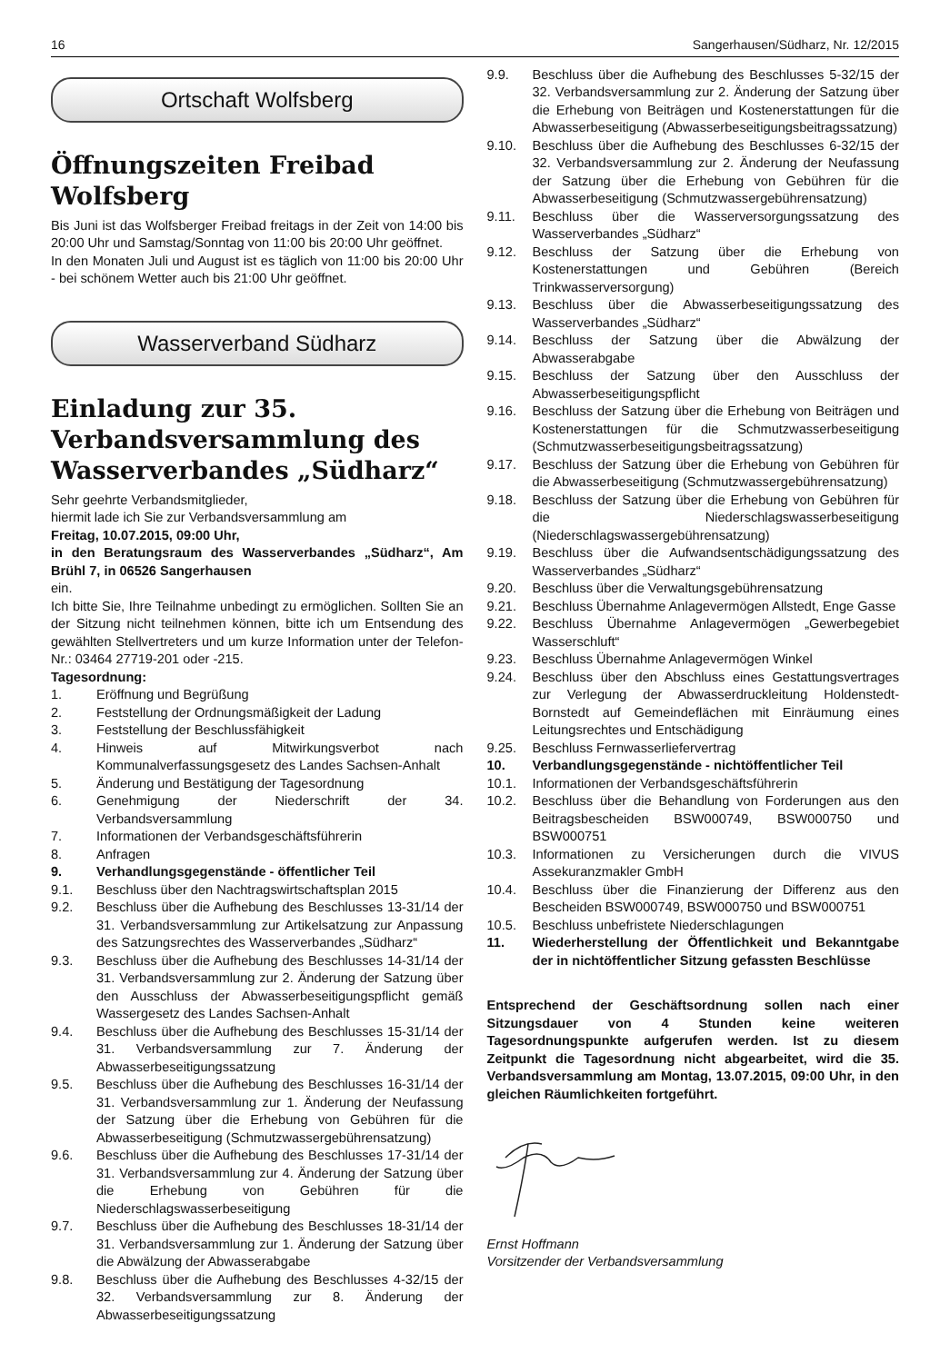16 Sangerhausen/Südharz, Nr. 12/2015
Ortschaft Wolfsberg
Öffnungszeiten Freibad Wolfsberg
Bis Juni ist das Wolfsberger Freibad freitags in der Zeit von 14:00 bis 20:00 Uhr und Samstag/Sonntag von 11:00 bis 20:00 Uhr geöffnet.
In den Monaten Juli und August ist es täglich von 11:00 bis 20:00 Uhr - bei schönem Wetter auch bis 21:00 Uhr geöffnet.
Wasserverband Südharz
Einladung zur 35. Verbandsversammlung des Wasserverbandes „Südharz“
Sehr geehrte Verbandsmitglieder,
hiermit lade ich Sie zur Verbandsversammlung am
Freitag, 10.07.2015, 09:00 Uhr,
in den Beratungsraum des Wasserverbandes „Südharz“, Am Brühl 7, in 06526 Sangerhausen
ein.
Ich bitte Sie, Ihre Teilnahme unbedingt zu ermöglichen. Sollten Sie an der Sitzung nicht teilnehmen können, bitte ich um Entsendung des gewählten Stellvertreters und um kurze Information unter der Telefon-Nr.: 03464 27719-201 oder -215.
Tagesordnung:
1. Eröffnung und Begrüßung
2. Feststellung der Ordnungsmäßigkeit der Ladung
3. Feststellung der Beschlussfähigkeit
4. Hinweis auf Mitwirkungsverbot nach Kommunalverfassungsgesetz des Landes Sachsen-Anhalt
5. Änderung und Bestätigung der Tagesordnung
6. Genehmigung der Niederschrift der 34. Verbandsversammlung
7. Informationen der Verbandsgeschäftsführerin
8. Anfragen
9. Verhandlungsgegenstände - öffentlicher Teil
9.1. Beschluss über den Nachtragswirtschaftsplan 2015
9.2. Beschluss über die Aufhebung des Beschlusses 13-31/14 der 31. Verbandsversammlung zur Artikelsatzung zur Anpassung des Satzungsrechtes des Wasserverbandes „Südharz“
9.3. Beschluss über die Aufhebung des Beschlusses 14-31/14 der 31. Verbandsversammlung zur 2. Änderung der Satzung über den Ausschluss der Abwasserbeseitigungspflicht gemäß Wassergesetz des Landes Sachsen-Anhalt
9.4. Beschluss über die Aufhebung des Beschlusses 15-31/14 der 31. Verbandsversammlung zur 7. Änderung der Abwasserbeseitigungssatzung
9.5. Beschluss über die Aufhebung des Beschlusses 16-31/14 der 31. Verbandsversammlung zur 1. Änderung der Neufassung der Satzung über die Erhebung von Gebühren für die Abwasserbeseitigung (Schmutzwassergebührensatzung)
9.6. Beschluss über die Aufhebung des Beschlusses 17-31/14 der 31. Verbandsversammlung zur 4. Änderung der Satzung über die Erhebung von Gebühren für die Niederschlagswasserbeseitigung
9.7. Beschluss über die Aufhebung des Beschlusses 18-31/14 der 31. Verbandsversammlung zur 1. Änderung der Satzung über die Abwälzung der Abwasserabgabe
9.8. Beschluss über die Aufhebung des Beschlusses 4-32/15 der 32. Verbandsversammlung zur 8. Änderung der Abwasserbeseitigungssatzung
9.9. Beschluss über die Aufhebung des Beschlusses 5-32/15 der 32. Verbandsversammlung zur 2. Änderung der Satzung über die Erhebung von Beiträgen und Kostenerstattungen für die Abwasserbeseitigung (Abwasserbeseitigungsbeitragssatzung)
9.10. Beschluss über die Aufhebung des Beschlusses 6-32/15 der 32. Verbandsversammlung zur 2. Änderung der Neufassung der Satzung über die Erhebung von Gebühren für die Abwasserbeseitigung (Schmutzwassergebührensatzung)
9.11. Beschluss über die Wasserversorgungssatzung des Wasserverbandes „Südharz“
9.12. Beschluss der Satzung über die Erhebung von Kostenerstattungen und Gebühren (Bereich Trinkwasserversorgung)
9.13. Beschluss über die Abwasserbeseitigungssatzung des Wasserverbandes „Südharz“
9.14. Beschluss der Satzung über die Abwälzung der Abwasserabgabe
9.15. Beschluss der Satzung über den Ausschluss der Abwasserbeseitigungspflicht
9.16. Beschluss der Satzung über die Erhebung von Beiträgen und Kostenerstattungen für die Schmutzwasserbeseitigung (Schmutzwasserbeseitigungsbeitragssatzung)
9.17. Beschluss der Satzung über die Erhebung von Gebühren für die Abwasserbeseitigung (Schmutzwassergebührensatzung)
9.18. Beschluss der Satzung über die Erhebung von Gebühren für die Niederschlagswasserbeseitigung (Niederschlagswassergebührensatzung)
9.19. Beschluss über die Aufwandsentschädigungssatzung des Wasserverbandes „Südharz“
9.20. Beschluss über die Verwaltungsgebührensatzung
9.21. Beschluss Übernahme Anlagevermögen Allstedt, Enge Gasse
9.22. Beschluss Übernahme Anlagevermögen „Gewerbegebiet Wasserschluft“
9.23. Beschluss Übernahme Anlagevermögen Winkel
9.24. Beschluss über den Abschluss eines Gestattungsvertrages zur Verlegung der Abwasserdruckleitung Holdenstedt-Bornstedt auf Gemeindeflächen mit Einräumung eines Leitungsrechtes und Entschädigung
9.25. Beschluss Fernwasserliefervertrag
10. Verbandlungsgegenstände - nichtöffentlicher Teil
10.1. Informationen der Verbandsgeschäftsführerin
10.2. Beschluss über die Behandlung von Forderungen aus den Beitragsbescheiden BSW000749, BSW000750 und BSW000751
10.3. Informationen zu Versicherungen durch die VIVUS Assekuranzmakler GmbH
10.4. Beschluss über die Finanzierung der Differenz aus den Bescheiden BSW000749, BSW000750 und BSW000751
10.5. Beschluss unbefristete Niederschlagungen
11. Wiederherstellung der Öffentlichkeit und Bekanntgabe der in nichtöffentlicher Sitzung gefassten Beschlüsse
Entsprechend der Geschäftsordnung sollen nach einer Sitzungsdauer von 4 Stunden keine weiteren Tagesordnungspunkte aufgerufen werden. Ist zu diesem Zeitpunkt die Tagesordnung nicht abgearbeitet, wird die 35. Verbandsversammlung am Montag, 13.07.2015, 09:00 Uhr, in den gleichen Räumlichkeiten fortgeführt.
Ernst Hoffmann
Vorsitzender der Verbandsversammlung